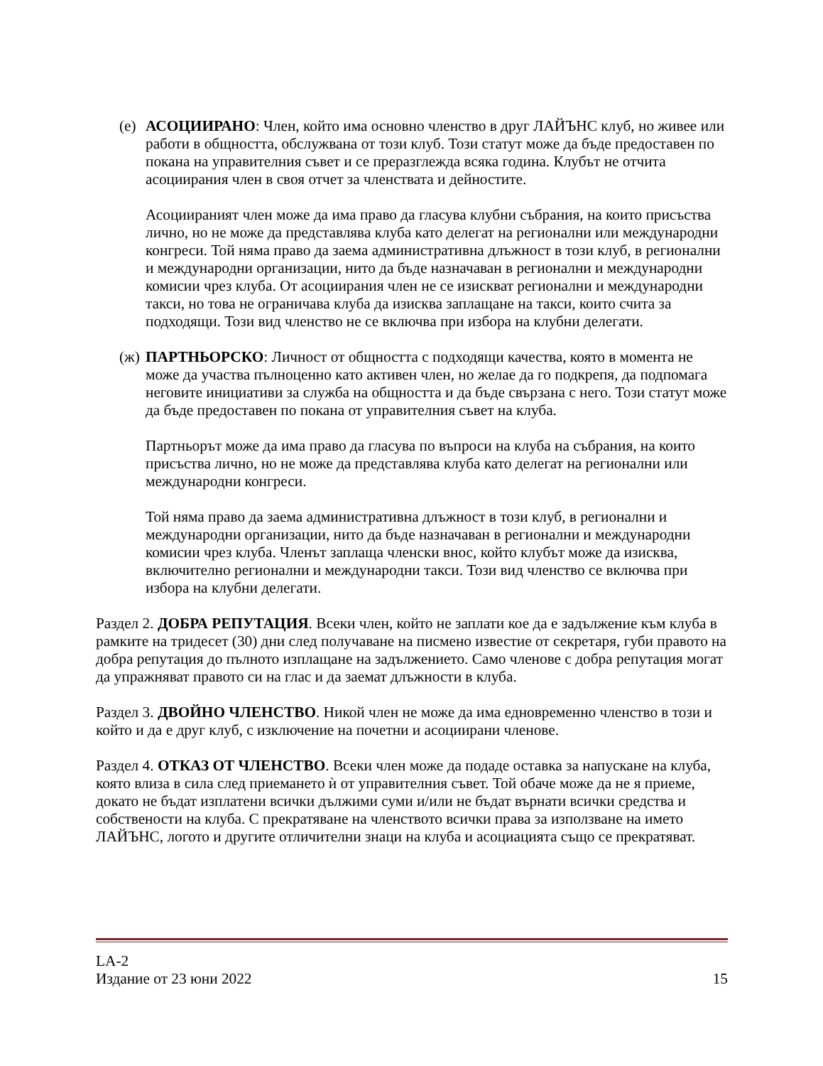(е)
АСОЦИИРАНО: Член, който има основно членство в друг ЛАЙЪНС клуб, но живее или работи в общността, обслужвана от този клуб. Този статут може да бъде предоставен по покана на управителния съвет и се преразглежда всяка година. Клубът не отчита асоциирания член в своя отчет за членствата и дейностите.
Асоциираният член може да има право да гласува клубни събрания, на които присъства лично, но не може да представлява клуба като делегат на регионални или международни конгреси. Той няма право да заема административна длъжност в този клуб, в регионални и международни организации, нито да бъде назначаван в регионални и международни комисии чрез клуба. От асоциирания член не се изискват регионални и международни такси, но това не ограничава клуба да изисква заплащане на такси, които счита за подходящи. Този вид членство не се включва при избора на клубни делегати.
(ж)
ПАРТНЬОРСКО: Личност от общността с подходящи качества, която в момента не може да участва пълноценно като активен член, но желае да го подкрепя, да подпомага неговите инициативи за служба на общността и да бъде свързана с него. Този статут може да бъде предоставен по покана от управителния съвет на клуба.
Партньорът може да има право да гласува по въпроси на клуба на събрания, на които присъства лично, но не може да представлява клуба като делегат на регионални или международни конгреси.
Той няма право да заема административна длъжност в този клуб, в регионални и международни организации, нито да бъде назначаван в регионални и международни комисии чрез клуба. Членът заплаща членски внос, който клубът може да изисква, включително регионални и международни такси. Този вид членство се включва при избора на клубни делегати.
Раздел 2. ДОБРА РЕПУТАЦИЯ. Всеки член, който не заплати кое да е задължение към клуба в рамките на тридесет (30) дни след получаване на писмено известие от секретаря, губи правото на добра репутация до пълното изплащане на задължението. Само членове с добра репутация могат да упражняват правото си на глас и да заемат длъжности в клуба.
Раздел 3. ДВОЙНО ЧЛЕНСТВО. Никой член не може да има едновременно членство в този и който и да е друг клуб, с изключение на почетни и асоциирани членове.
Раздел 4. ОТКАЗ ОТ ЧЛЕНСТВО. Всеки член може да подаде оставка за напускане на клуба, която влиза в сила след приемането ѝ от управителния съвет. Той обаче може да не я приеме, докато не бъдат изплатени всички дължими суми и/или не бъдат върнати всички средства и собствености на клуба. С прекратяване на членството всички права за използване на името ЛАЙЪНС, логото и другите отличителни знаци на клуба и асоциацията също се прекратяват.
LA-2
Издание от 23 юни 2022 15